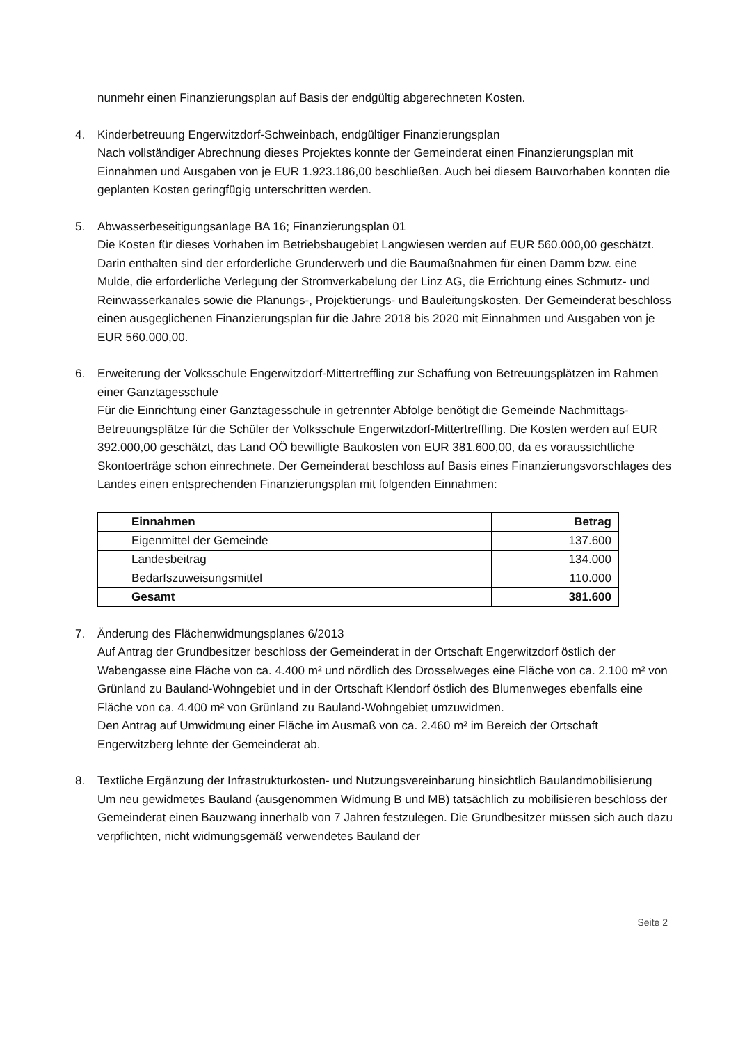nunmehr einen Finanzierungsplan auf Basis der endgültig abgerechneten Kosten.
4. Kinderbetreuung Engerwitzdorf-Schweinbach, endgültiger Finanzierungsplan
Nach vollständiger Abrechnung dieses Projektes konnte der Gemeinderat einen Finanzierungsplan mit Einnahmen und Ausgaben von je EUR 1.923.186,00 beschließen. Auch bei diesem Bauvorhaben konnten die geplanten Kosten geringfügig unterschritten werden.
5. Abwasserbeseitigungsanlage BA 16; Finanzierungsplan 01
Die Kosten für dieses Vorhaben im Betriebsbaugebiet Langwiesen werden auf EUR 560.000,00 geschätzt. Darin enthalten sind der erforderliche Grunderwerb und die Baumaßnahmen für einen Damm bzw. eine Mulde, die erforderliche Verlegung der Stromverkabelung der Linz AG, die Errichtung eines Schmutz- und Reinwasserkanales sowie die Planungs-, Projektierungs- und Bauleitungskosten. Der Gemeinderat beschloss einen ausgeglichenen Finanzierungsplan für die Jahre 2018 bis 2020 mit Einnahmen und Ausgaben von je EUR 560.000,00.
6. Erweiterung der Volksschule Engerwitzdorf-Mittertreffling zur Schaffung von Betreuungsplätzen im Rahmen einer Ganztagesschule
Für die Einrichtung einer Ganztagesschule in getrennter Abfolge benötigt die Gemeinde Nachmittags-Betreuungsplätze für die Schüler der Volksschule Engerwitzdorf-Mittertreffling. Die Kosten werden auf EUR 392.000,00 geschätzt, das Land OÖ bewilligte Baukosten von EUR 381.600,00, da es voraussichtliche Skontoerträge schon einrechnete. Der Gemeinderat beschloss auf Basis eines Finanzierungsvorschlages des Landes einen entsprechenden Finanzierungsplan mit folgenden Einnahmen:
| Einnahmen | Betrag |
| --- | --- |
| Eigenmittel der Gemeinde | 137.600 |
| Landesbeitrag | 134.000 |
| Bedarfszuweisungsmittel | 110.000 |
| Gesamt | 381.600 |
7. Änderung des Flächenwidmungsplanes 6/2013
Auf Antrag der Grundbesitzer beschloss der Gemeinderat in der Ortschaft Engerwitzdorf östlich der Wabengasse eine Fläche von ca. 4.400 m² und nördlich des Drosselweges eine Fläche von ca. 2.100 m² von Grünland zu Bauland-Wohngebiet und in der Ortschaft Klendorf östlich des Blumenweges ebenfalls eine Fläche von ca. 4.400 m² von Grünland zu Bauland-Wohngebiet umzuwidmen.
Den Antrag auf Umwidmung einer Fläche im Ausmaß von ca. 2.460 m² im Bereich der Ortschaft Engerwitzberg lehnte der Gemeinderat ab.
8. Textliche Ergänzung der Infrastrukturkosten- und Nutzungsvereinbarung hinsichtlich Baulandmobilisierung
Um neu gewidmetes Bauland (ausgenommen Widmung B und MB) tatsächlich zu mobilisieren beschloss der Gemeinderat einen Bauzwang innerhalb von 7 Jahren festzulegen. Die Grundbesitzer müssen sich auch dazu verpflichten, nicht widmungsgemäß verwendetes Bauland der
Seite 2